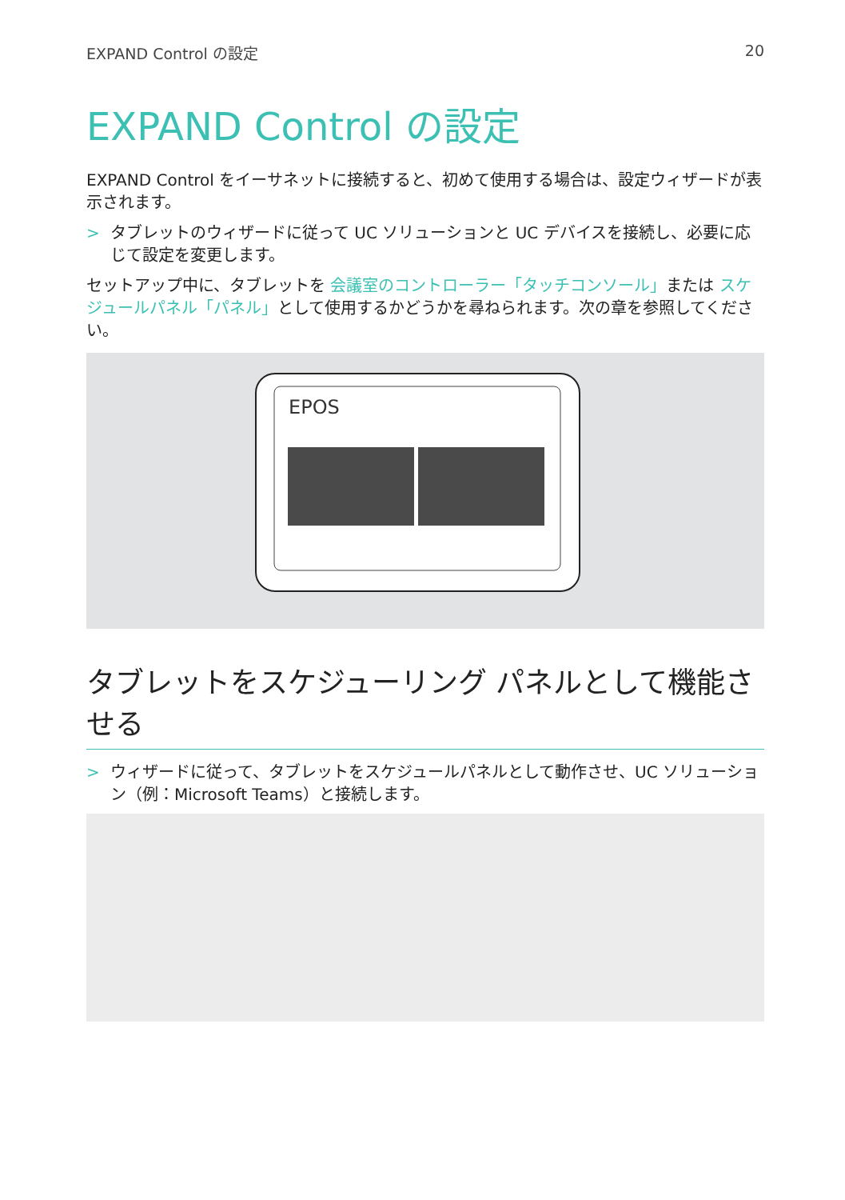EXPAND Control の設定 20
EXPAND Control の設定
EXPAND Control をイーサネットに接続すると、初めて使用する場合は、設定ウィザードが表示されます。
> タブレットのウィザードに従って UC ソリューションと UC デバイスを接続し、必要に応じて設定を変更します。
セットアップ中に、タブレットを 会議室のコントローラー「タッチコンソール」または スケジュールパネル「パネル」として使用するかどうかを尋ねられます。次の章を参照してください。
EPOS
タブレットをスケジューリング パネルとして機能させる
> ウィザードに従って、タブレットをスケジュールパネルとして動作させ、UC ソリューション（例：Microsoft Teams）と接続します。